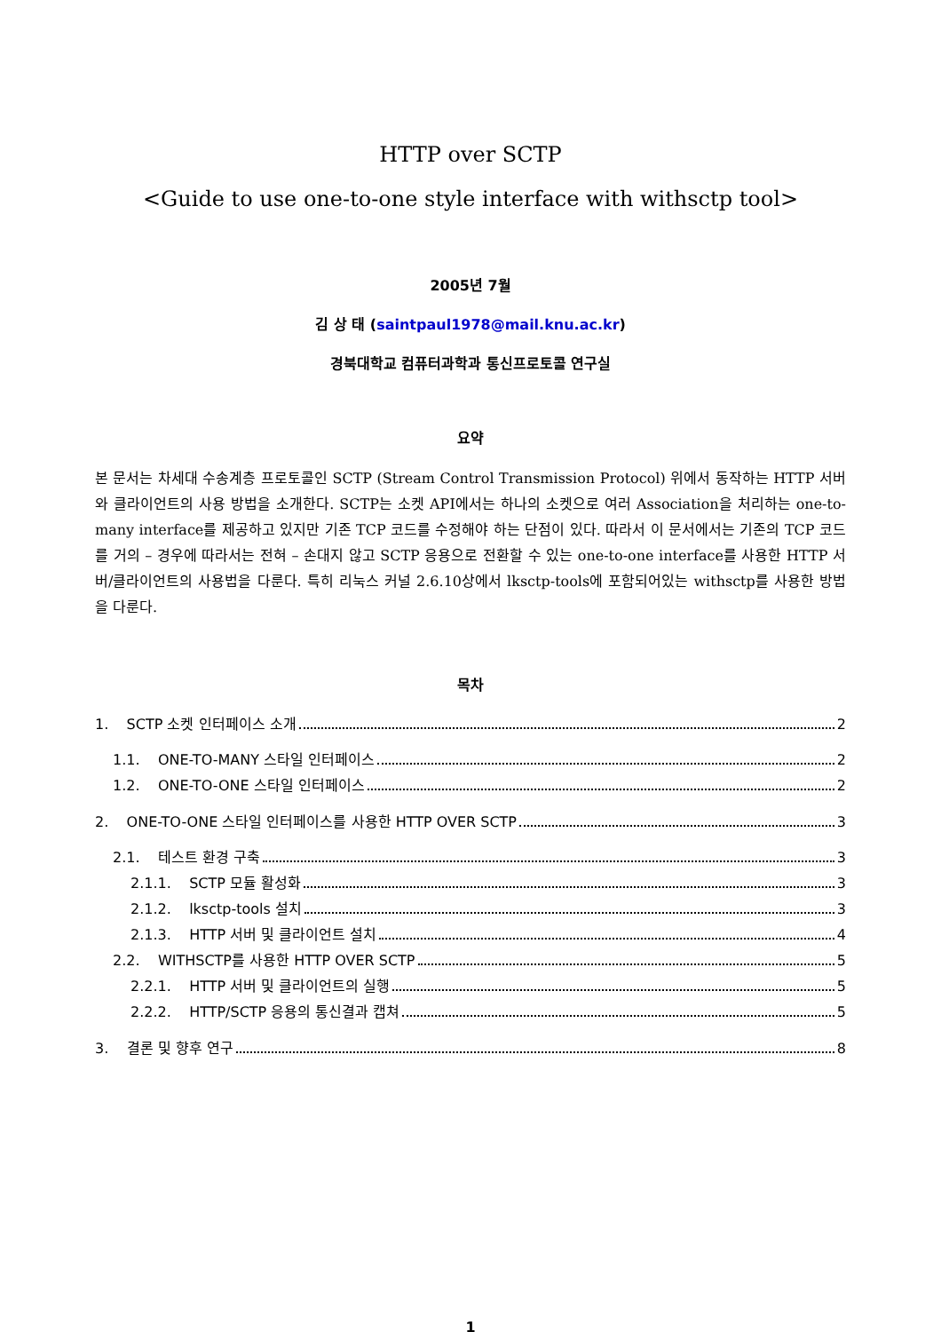HTTP over SCTP
<Guide to use one-to-one style interface with withsctp tool>
2005년 7월
김 상 태 (saintpaul1978@mail.knu.ac.kr)
경북대학교 컴퓨터과학과 통신프로토콜 연구실
요약
본 문서는 차세대 수송계층 프로토콜인 SCTP (Stream Control Transmission Protocol) 위에서 동작하는 HTTP 서버와 클라이언트의 사용 방법을 소개한다. SCTP는 소켓 API에서는 하나의 소켓으로 여러 Association을 처리하는 one-to-many interface를 제공하고 있지만 기존 TCP 코드를 수정해야 하는 단점이 있다. 따라서 이 문서에서는 기존의 TCP 코드를 거의 – 경우에 따라서는 전혀 – 손대지 않고 SCTP 응용으로 전환할 수 있는 one-to-one interface를 사용한 HTTP 서버/클라이언트의 사용법을 다룬다. 특히 리눅스 커널 2.6.10상에서 lksctp-tools에 포함되어있는 withsctp를 사용한 방법을 다룬다.
목차
1. SCTP 소켓 인터페이스 소개 2
1.1. ONE-TO-MANY 스타일 인터페이스 2
1.2. ONE-TO-ONE 스타일 인터페이스 2
2. ONE-TO-ONE 스타일 인터페이스를 사용한 HTTP OVER SCTP 3
2.1. 테스트 환경 구축 3
2.1.1. SCTP 모듈 활성화 3
2.1.2. lksctp-tools 설치 3
2.1.3. HTTP 서버 및 클라이언트 설치 4
2.2. WITHSCTP를 사용한 HTTP OVER SCTP 5
2.2.1. HTTP 서버 및 클라이언트의 실행 5
2.2.2. HTTP/SCTP 응용의 통신결과 캡쳐 5
3. 결론 및 향후 연구 8
1